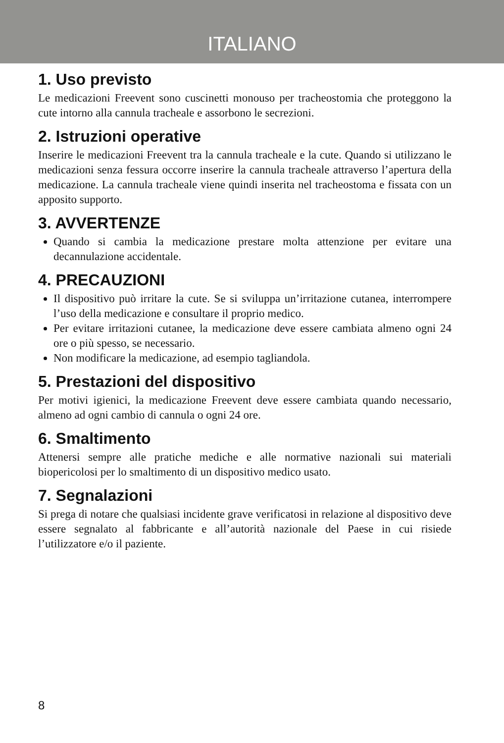ITALIANO
1. Uso previsto
Le medicazioni Freevent sono cuscinetti monouso per tracheostomia che proteggono la cute intorno alla cannula tracheale e assorbono le secrezioni.
2. Istruzioni operative
Inserire le medicazioni Freevent tra la cannula tracheale e la cute. Quando si utilizzano le medicazioni senza fessura occorre inserire la cannula tracheale attraverso l’apertura della medicazione. La cannula tracheale viene quindi inserita nel tracheostoma e fissata con un apposito supporto.
3. AVVERTENZE
Quando si cambia la medicazione prestare molta attenzione per evitare una decannulazione accidentale.
4. PRECAUZIONI
Il dispositivo può irritare la cute. Se si sviluppa un’irritazione cutanea, interrompere l’uso della medicazione e consultare il proprio medico.
Per evitare irritazioni cutanee, la medicazione deve essere cambiata almeno ogni 24 ore o più spesso, se necessario.
Non modificare la medicazione, ad esempio tagliandola.
5. Prestazioni del dispositivo
Per motivi igienici, la medicazione Freevent deve essere cambiata quando necessario, almeno ad ogni cambio di cannula o ogni 24 ore.
6. Smaltimento
Attenersi sempre alle pratiche mediche e alle normative nazionali sui materiali biopericolosi per lo smaltimento di un dispositivo medico usato.
7. Segnalazioni
Si prega di notare che qualsiasi incidente grave verificatosi in relazione al dispositivo deve essere segnalato al fabbricante e all’autorità nazionale del Paese in cui risiede l’utilizzatore e/o il paziente.
8